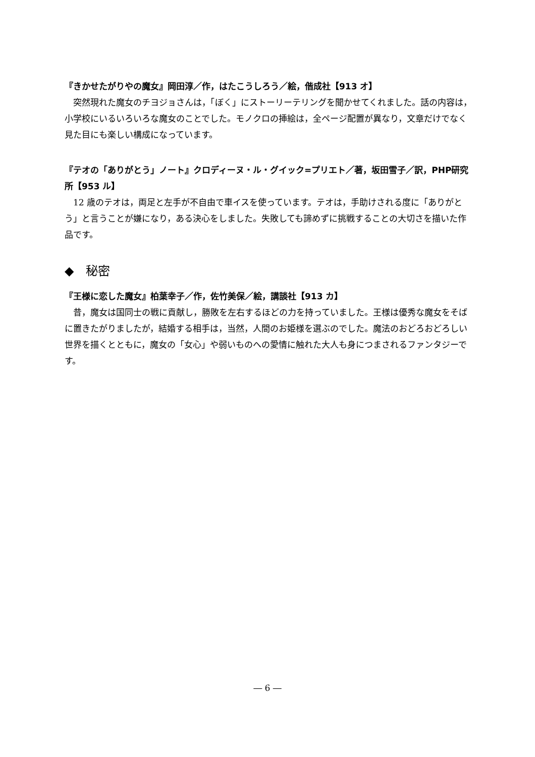『きかせたがりやの魔女』岡田淳／作，はたこうしろう／絵，偕成社【913 オ】
突然現れた魔女のチヨジョさんは，「ぼく」にストーリーテリングを聞かせてくれました。話の内容は，小学校にいるいろいろな魔女のことでした。モノクロの挿絵は，全ページ配置が異なり，文章だけでなく見た目にも楽しい構成になっています。
『テオの「ありがとう」ノート』クロディーヌ・ル・グイック=プリエト／著，坂田雪子／訳，PHP研究所【953 ル】
12 歳のテオは，両足と左手が不自由で車イスを使っています。テオは，手助けされる度に「ありがとう」と言うことが嫌になり，ある決心をしました。失敗しても諦めずに挑戦することの大切さを描いた作品です。
◆　秘密
『王様に恋した魔女』柏葉幸子／作，佐竹美保／絵，講談社【913 カ】
昔，魔女は国同士の戦に貢献し，勝敗を左右するほどの力を持っていました。王様は優秀な魔女をそばに置きたがりましたが，結婚する相手は，当然，人間のお姫様を選ぶのでした。魔法のおどろおどろしい世界を描くとともに，魔女の「女心」や弱いものへの愛情に触れた大人も身につまされるファンタジーです。
― 6 ―